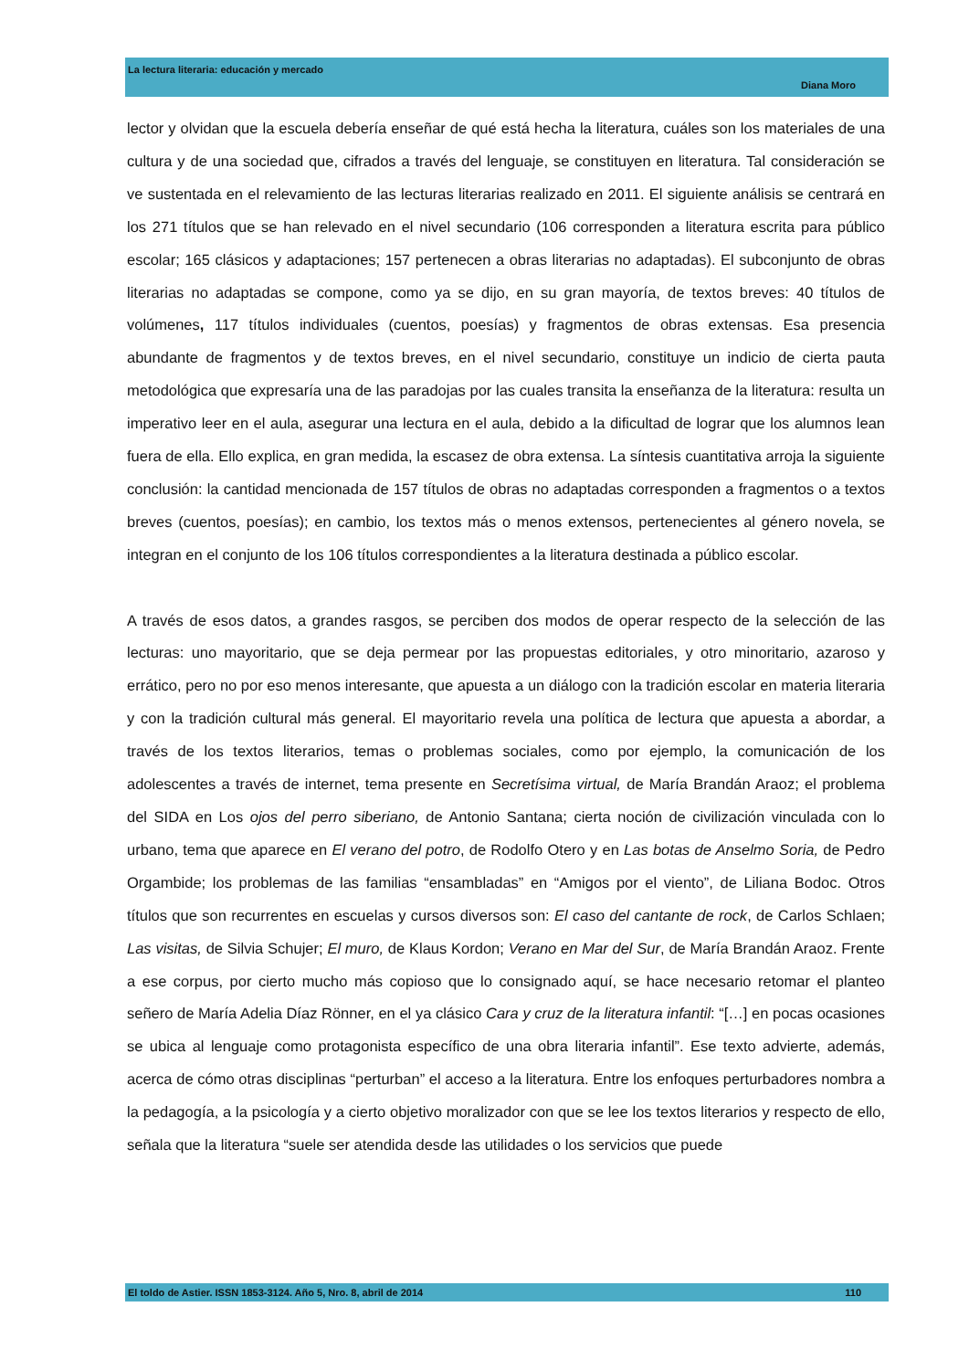La lectura literaria: educación y mercado
Diana Moro
lector y olvidan que la escuela debería enseñar de qué está hecha la literatura, cuáles son los materiales de una cultura y de una sociedad que, cifrados a través del lenguaje, se constituyen en literatura. Tal consideración se ve sustentada en el relevamiento de las lecturas literarias realizado en 2011. El siguiente análisis se centrará en los 271 títulos que se han relevado en el nivel secundario (106 corresponden a literatura escrita para público escolar; 165 clásicos y adaptaciones; 157 pertenecen a obras literarias no adaptadas). El subconjunto de obras literarias no adaptadas se compone, como ya se dijo, en su gran mayoría, de textos breves: 40 títulos de volúmenes, 117 títulos individuales (cuentos, poesías) y fragmentos de obras extensas. Esa presencia abundante de fragmentos y de textos breves, en el nivel secundario, constituye un indicio de cierta pauta metodológica que expresaría una de las paradojas por las cuales transita la enseñanza de la literatura: resulta un imperativo leer en el aula, asegurar una lectura en el aula, debido a la dificultad de lograr que los alumnos lean fuera de ella. Ello explica, en gran medida, la escasez de obra extensa. La síntesis cuantitativa arroja la siguiente conclusión: la cantidad mencionada de 157 títulos de obras no adaptadas corresponden a fragmentos o a textos breves (cuentos, poesías); en cambio, los textos más o menos extensos, pertenecientes al género novela, se integran en el conjunto de los 106 títulos correspondientes a la literatura destinada a público escolar.
A través de esos datos, a grandes rasgos, se perciben dos modos de operar respecto de la selección de las lecturas: uno mayoritario, que se deja permear por las propuestas editoriales, y otro minoritario, azaroso y errático, pero no por eso menos interesante, que apuesta a un diálogo con la tradición escolar en materia literaria y con la tradición cultural más general. El mayoritario revela una política de lectura que apuesta a abordar, a través de los textos literarios, temas o problemas sociales, como por ejemplo, la comunicación de los adolescentes a través de internet, tema presente en Secretísima virtual, de María Brandán Araoz; el problema del SIDA en Los ojos del perro siberiano, de Antonio Santana; cierta noción de civilización vinculada con lo urbano, tema que aparece en El verano del potro, de Rodolfo Otero y en Las botas de Anselmo Soria, de Pedro Orgambide; los problemas de las familias “ensambladas” en “Amigos por el viento”, de Liliana Bodoc. Otros títulos que son recurrentes en escuelas y cursos diversos son: El caso del cantante de rock, de Carlos Schlaen; Las visitas, de Silvia Schujer; El muro, de Klaus Kordon; Verano en Mar del Sur, de María Brandán Araoz. Frente a ese corpus, por cierto mucho más copioso que lo consignado aquí, se hace necesario retomar el planteo señero de María Adelia Díaz Rönner, en el ya clásico Cara y cruz de la literatura infantil: “[…] en pocas ocasiones se ubica al lenguaje como protagonista específico de una obra literaria infantil”. Ese texto advierte, además, acerca de cómo otras disciplinas “perturban” el acceso a la literatura. Entre los enfoques perturbadores nombra a la pedagogía, a la psicología y a cierto objetivo moralizador con que se lee los textos literarios y respecto de ello, señala que la literatura “suele ser atendida desde las utilidades o los servicios que puede
El toldo de Astier. ISSN 1853-3124. Año 5, Nro. 8, abril de 2014 110